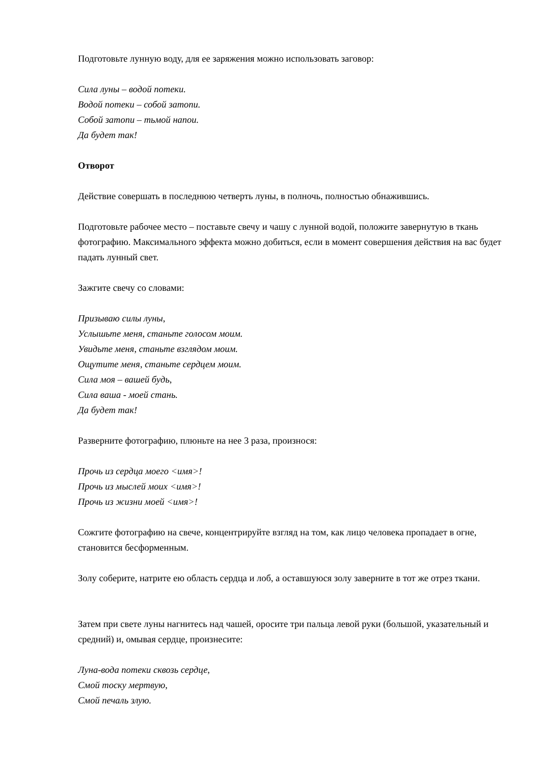Подготовьте лунную воду, для ее заряжения можно использовать заговор:
Сила луны – водой потеки.
Водой потеки – собой затопи.
Собой затопи – тьмой напои.
Да будет так!
Отворот
Действие совершать в последнюю четверть луны, в полночь, полностью обнажившись.
Подготовьте рабочее место – поставьте свечу и чашу с лунной водой, положите завернутую в ткань фотографию. Максимального эффекта можно добиться, если в момент совершения действия на вас будет падать лунный свет.
Зажгите свечу со словами:
Призываю силы луны,
Услышьте меня, станьте голосом моим.
Увидьте меня, станьте взглядом моим.
Ощутите меня, станьте сердцем моим.
Сила моя – вашей будь,
Сила ваша - моей стань.
Да будет так!
Разверните фотографию, плюньте на нее 3 раза, произнося:
Прочь из сердца моего <имя>!
Прочь из мыслей моих <имя>!
Прочь из жизни моей <имя>!
Сожгите фотографию на свече, концентрируйте взгляд на том, как лицо человека пропадает в огне, становится бесформенным.
Золу соберите, натрите ею область сердца и лоб, а оставшуюся золу заверните в тот же отрез ткани.
Затем при свете луны нагнитесь над чашей, оросите три пальца левой руки (большой, указательный и средний) и, омывая сердце, произнесите:
Луна-вода потеки сквозь сердце,
Смой тоску мертвую,
Смой печаль злую.